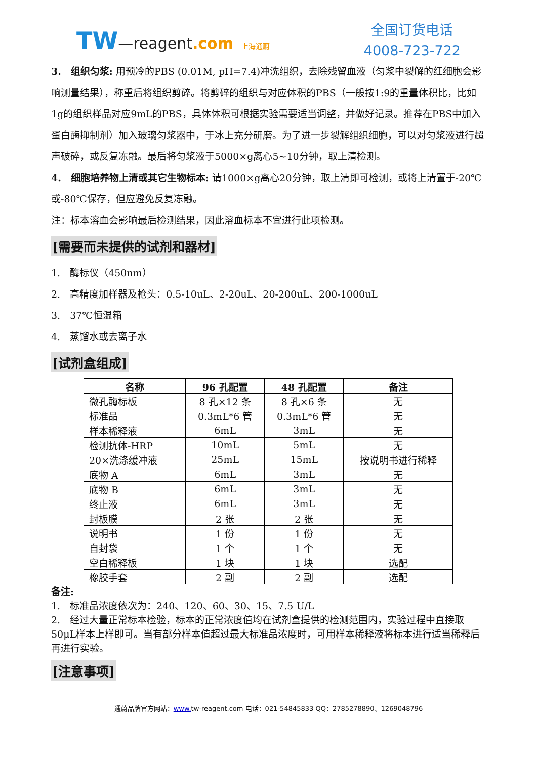TW—reagent.com 上海通蔚
全国订货电话
4008-723-722
3.　组织匀浆: 用预冷的PBS (0.01M, pH=7.4)冲洗组织，去除残留血液（匀浆中裂解的红细胞会影响测量结果），称重后将组织剪碎。将剪碎的组织与对应体积的PBS（一般按1:9的重量体积比，比如1g的组织样品对应9mL的PBS，具体体积可根据实验需要适当调整，并做好记录。推荐在PBS中加入蛋白酶抑制剂）加入玻璃匀浆器中，于冰上充分研磨。为了进一步裂解组织细胞，可以对匀浆液进行超声破碎，或反复冻融。最后将匀浆液于5000×g离心5~10分钟，取上清检测。
4.　细胞培养物上清或其它生物标本: 请1000×g离心20分钟，取上清即可检测，或将上清置于-20℃或-80℃保存，但应避免反复冻融。
注：标本溶血会影响最后检测结果，因此溶血标本不宜进行此项检测。
[需要而未提供的试剂和器材]
1.　酶标仪（450nm）
2.　高精度加样器及枪头：0.5-10uL、2-20uL、20-200uL、200-1000uL
3.　37℃恒温箱
4.　蒸馏水或去离子水
[试剂盒组成]
| 名称 | 96 孔配置 | 48 孔配置 | 备注 |
| --- | --- | --- | --- |
| 微孔酶标板 | 8 孔×12 条 | 8 孔×6 条 | 无 |
| 标准品 | 0.3mL*6 管 | 0.3mL*6 管 | 无 |
| 样本稀释液 | 6mL | 3mL | 无 |
| 检测抗体-HRP | 10mL | 5mL | 无 |
| 20×洗涤缓冲液 | 25mL | 15mL | 按说明书进行稀释 |
| 底物 A | 6mL | 3mL | 无 |
| 底物 B | 6mL | 3mL | 无 |
| 终止液 | 6mL | 3mL | 无 |
| 封板膜 | 2 张 | 2 张 | 无 |
| 说明书 | 1 份 | 1 份 | 无 |
| 自封袋 | 1 个 | 1 个 | 无 |
| 空白稀释板 | 1 块 | 1 块 | 选配 |
| 橡胶手套 | 2 副 | 2 副 | 选配 |
备注:
1.　标准品浓度依次为：240、120、60、30、15、7.5 U/L
2.　经过大量正常标本检验，标本的正常浓度值均在试剂盒提供的检测范围内，实验过程中直接取50μL样本上样即可。当有部分样本值超过最大标准品浓度时，可用样本稀释液将标本进行适当稀释后再进行实验。
[注意事项]
通蔚品牌官方网站：www. tw-reagent.com 电话：021-54845833 QQ：2785278890、1269048796